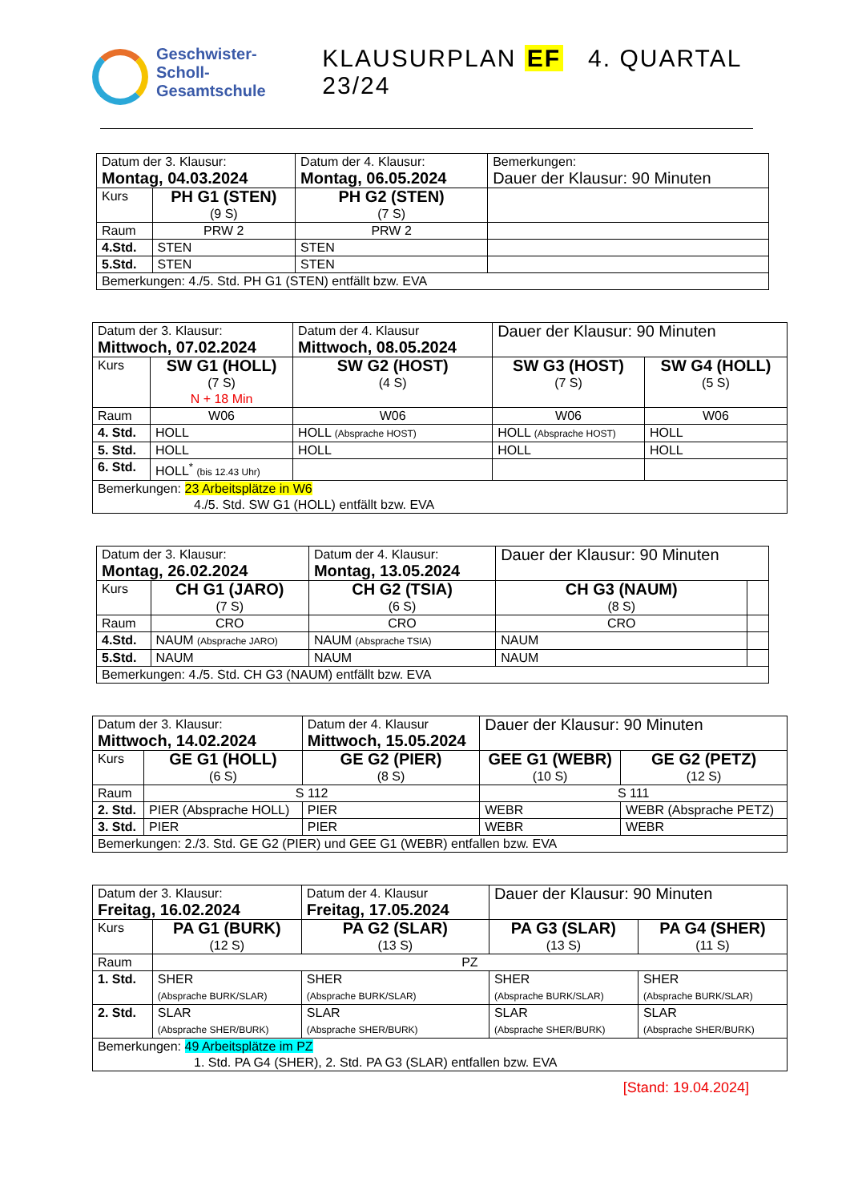Geschwister-
Scholl-
Gesamtschule
KLAUSURPLAN EF 4. QUARTAL 23/24
| Datum der 3. Klausur: Montag, 04.03.2024 | | Datum der 4. Klausur: Montag, 06.05.2024 | Bemerkungen: Dauer der Klausur: 90 Minuten |
| Kurs | PH G1 (STEN) (9 S) | PH G2 (STEN) (7 S) | |
| Raum | PRW 2 | PRW 2 | |
| 4.Std. | STEN | STEN | |
| 5.Std. | STEN | STEN | |
| Bemerkungen: 4./5. Std. PH G1 (STEN) entfällt bzw. EVA | | | |
| Datum der 3. Klausur: Mittwoch, 07.02.2024 | | Datum der 4. Klausur Mittwoch, 08.05.2024 | Dauer der Klausur: 90 Minuten | |
| Kurs | SW G1 (HOLL) (7 S) N + 18 Min | SW G2 (HOST) (4 S) | SW G3 (HOST) (7 S) | SW G4 (HOLL) (5 S) |
| Raum | W06 | W06 | W06 | W06 |
| 4. Std. | HOLL | HOLL (Absprache HOST) | HOLL (Absprache HOST) | HOLL |
| 5. Std. | HOLL | HOLL | HOLL | HOLL |
| 6. Std. | HOLL<sup>*</sup> (bis 12.43 Uhr) | | | |
| Bemerkungen: 23 Arbeitsplätze in W6 4./5. Std. SW G1 (HOLL) entfällt bzw. EVA | | | | |
| Datum der 3. Klausur: Montag, 26.02.2024 | | Datum der 4. Klausur: Montag, 13.05.2024 | Dauer der Klausur: 90 Minuten | |
| Kurs | CH G1 (JARO) (7 S) | CH G2 (TSIA) (6 S) | CH G3 (NAUM) (8 S) | |
| Raum | CRO | CRO | CRO | |
| 4.Std. | NAUM (Absprache JARO) | NAUM (Absprache TSIA) | NAUM | |
| 5.Std. | NAUM | NAUM | NAUM | |
| Bemerkungen: 4./5. Std. CH G3 (NAUM) entfällt bzw. EVA | | | | |
| Datum der 3. Klausur: Mittwoch, 14.02.2024 | | Datum der 4. Klausur Mittwoch, 15.05.2024 | Dauer der Klausur: 90 Minuten | |
| Kurs | GE G1 (HOLL) (6 S) | GE G2 (PIER) (8 S) | GEE G1 (WEBR) (10 S) | GE G2 (PETZ) (12 S) |
| Raum | S 112 | | S 111 | |
| 2. Std. | PIER (Absprache HOLL) | PIER | WEBR | WEBR (Absprache PETZ) |
| 3. Std. | PIER | PIER | WEBR | WEBR |
| Bemerkungen: 2./3. Std. GE G2 (PIER) und GEE G1 (WEBR) entfallen bzw. EVA | | | | |
| Datum der 3. Klausur: Freitag, 16.02.2024 | | Datum der 4. Klausur Freitag, 17.05.2024 | Dauer der Klausur: 90 Minuten | |
| Kurs | PA G1 (BURK) (12 S) | PA G2 (SLAR) (13 S) | PA G3 (SLAR) (13 S) | PA G4 (SHER) (11 S) |
| Raum | PZ | | | |
| 1. Std. | SHER (Absprache BURK/SLAR) | SHER (Absprache BURK/SLAR) | SHER (Absprache BURK/SLAR) | SHER (Absprache BURK/SLAR) |
| 2. Std. | SLAR (Absprache SHER/BURK) | SLAR (Absprache SHER/BURK) | SLAR (Absprache SHER/BURK) | SLAR (Absprache SHER/BURK) |
| Bemerkungen: 49 Arbeitsplätze im PZ 1. Std. PA G4 (SHER), 2. Std. PA G3 (SLAR) entfallen bzw. EVA | | | | |
[Stand: 19.04.2024]